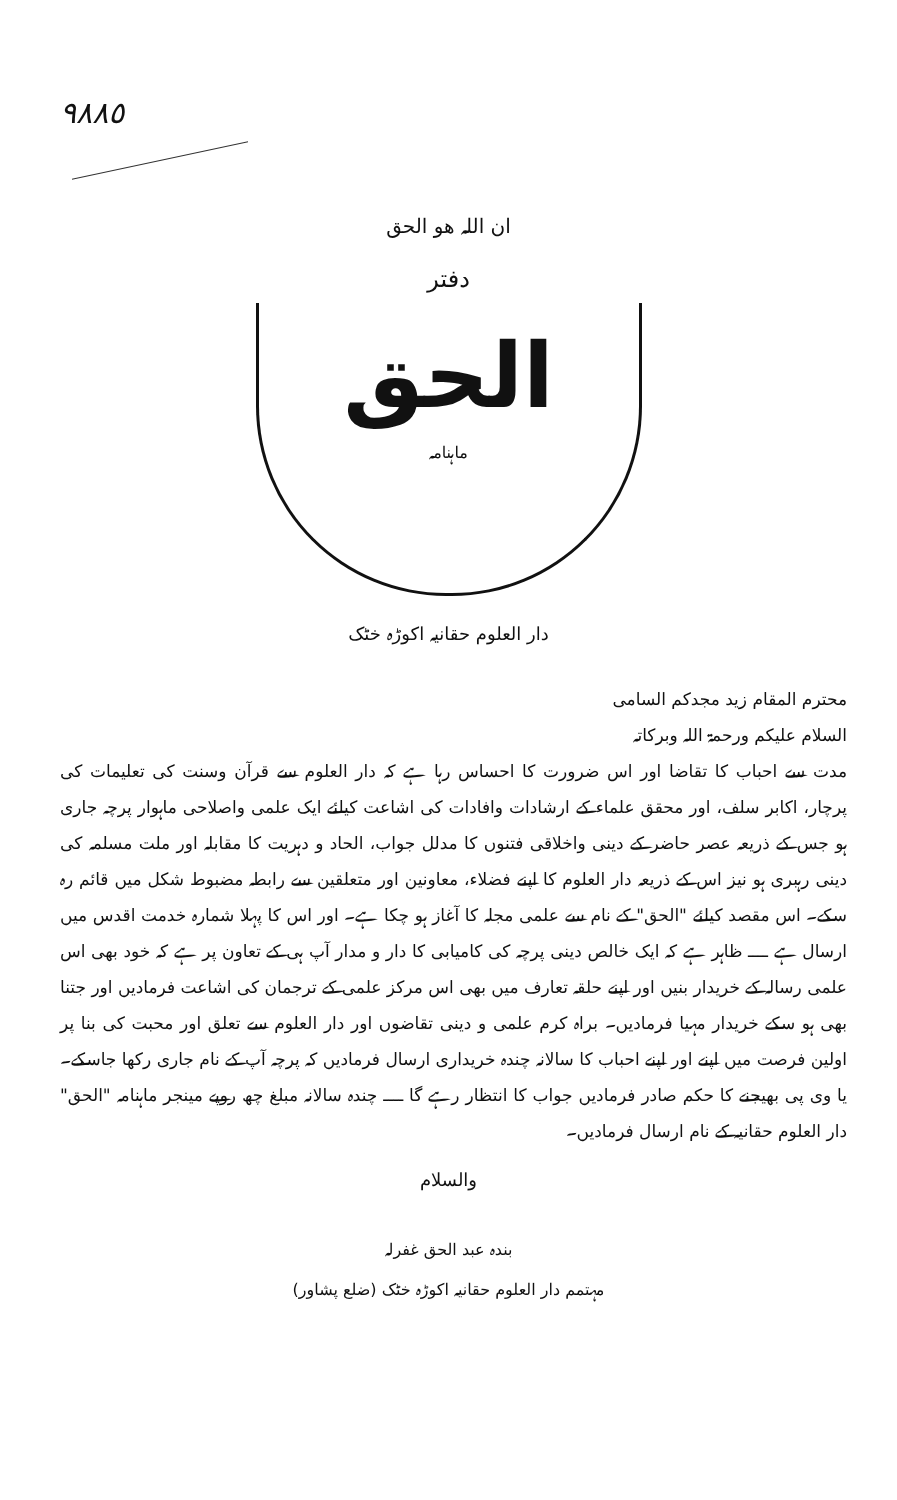٩٨٨٥
ان اللہ ھو الحق
دفتر
الحق
ماہنامہ
دار العلوم حقانیہ اکوڑہ خٹک
محترم المقام زید مجدکم السامی
السلام علیکم ورحمۃ اللہ وبرکاتہ
مدت سے احباب کا تقاضا اور اس ضرورت کا احساس رہا ہے کہ دار العلوم سے قرآن وسنت کی تعلیمات کی پرچار، اکابر سلف، اور محقق علماء کے ارشادات وافادات کی اشاعت کیلئے ایک علمی واصلاحی ماہوار پرچہ جاری ہو جس کے ذریعہ عصر حاضر کے دینی واخلاقی فتنوں کا مدلل جواب، الحاد و دہریت کا مقابلہ اور ملت مسلمہ کی دینی رہبری ہو نیز اس کے ذریعہ دار العلوم کا اپنے فضلاء، معاونین اور متعلقین سے رابطہ مضبوط شکل میں قائم رہ سکے۔ اس مقصد کیلئے "الحق" کے نام سے علمی مجلہ کا آغاز ہو چکا ہے۔ اور اس کا پہلا شمارہ خدمت اقدس میں ارسال ہے ــــ ظاہر ہے کہ ایک خالص دینی پرچہ کی کامیابی کا دار و مدار آپ ہی کے تعاون پر ہے کہ خود بھی اس علمی رسالہ کے خریدار بنیں اور اپنے حلقہ تعارف میں بھی اس مرکز علمی کے ترجمان کی اشاعت فرمادیں اور جتنا بھی ہو سکے خریدار مہیا فرمادیں۔ براہ کرم علمی و دینی تقاضوں اور دار العلوم سے تعلق اور محبت کی بنا پر اولین فرصت میں اپنے اور اپنے احباب کا سالانہ چندہ خریداری ارسال فرمادیں کہ پرچہ آپ کے نام جاری رکھا جاسکے۔ یا وی پی بھیجنے کا حکم صادر فرمادیں جواب کا انتظار رہے گا ــــ چندہ سالانہ مبلغ چھ روپے مینجر ماہنامہ "الحق" دار العلوم حقانیہ کے نام ارسال فرمادیں۔
والسلام
بندہ عبد الحق غفرلہ
مہتمم دار العلوم حقانیہ اکوڑہ خٹک (ضلع پشاور)